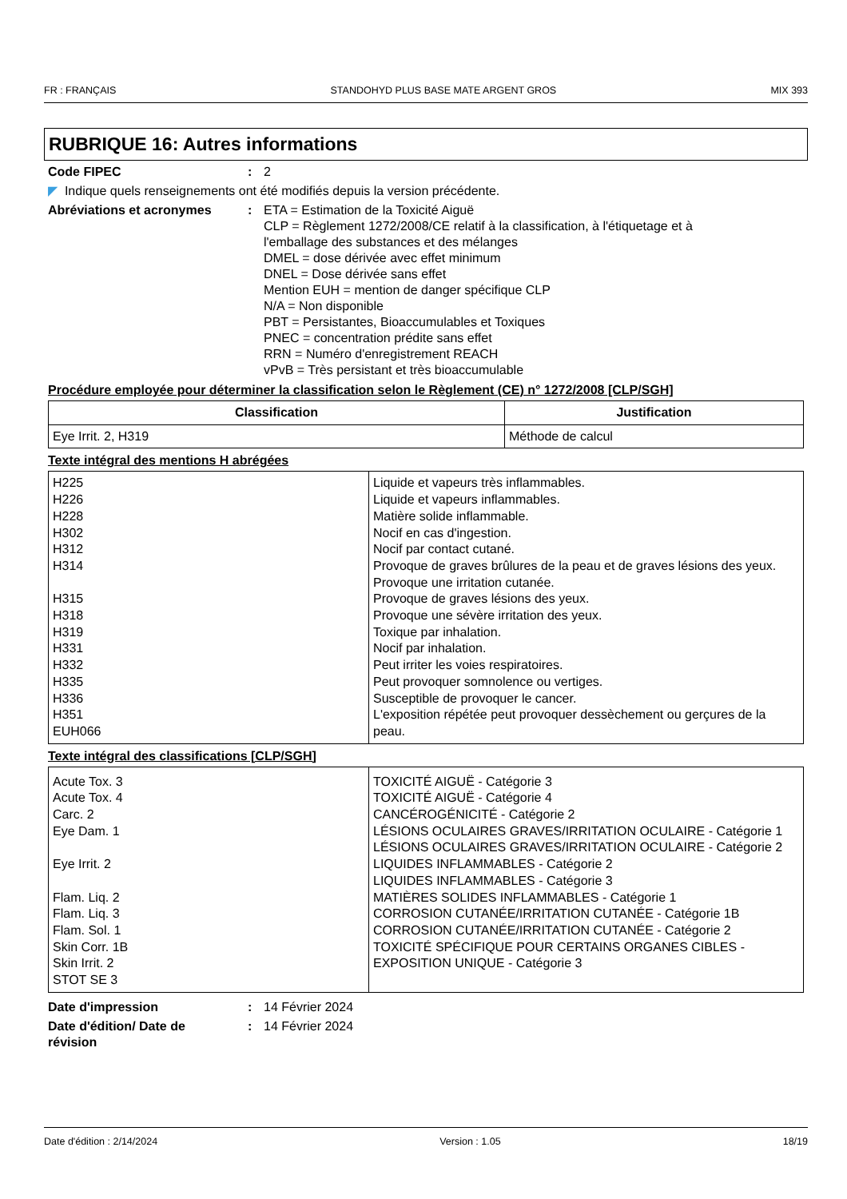FR : FRANÇAIS STANDOHYD PLUS BASE MATE ARGENT GROS MIX 393
RUBRIQUE 16: Autres informations
Code FIPEC : 2
◤ Indique quels renseignements ont été modifiés depuis la version précédente.
Abréviations et acronymes : ETA = Estimation de la Toxicité Aiguë
CLP = Règlement 1272/2008/CE relatif à la classification, à l'étiquetage et à l'emballage des substances et des mélanges
DMEL = dose dérivée avec effet minimum
DNEL = Dose dérivée sans effet
Mention EUH = mention de danger spécifique CLP
N/A = Non disponible
PBT = Persistantes, Bioaccumulables et Toxiques
PNEC = concentration prédite sans effet
RRN = Numéro d'enregistrement REACH
vPvB = Très persistant et très bioaccumulable
Procédure employée pour déterminer la classification selon le Règlement (CE) n° 1272/2008 [CLP/SGH]
| Classification | Justification |
| --- | --- |
| Eye Irrit. 2, H319 | Méthode de calcul |
Texte intégral des mentions H abrégées
| H225 H226 H228 H302 H312 H314 H315 H318 H319 H331 H332 H335 H336 H351 EUH066 | Liquide et vapeurs très inflammables. Liquide et vapeurs inflammables. Matière solide inflammable. Nocif en cas d'ingestion. Nocif par contact cutané. Provoque de graves brûlures de la peau et de graves lésions des yeux. Provoque une irritation cutanée. Provoque de graves lésions des yeux. Provoque une sévère irritation des yeux. Toxique par inhalation. Nocif par inhalation. Peut irriter les voies respiratoires. Peut provoquer somnolence ou vertiges. Susceptible de provoquer le cancer. L'exposition répétée peut provoquer dessèchement ou gerçures de la peau. |
Texte intégral des classifications [CLP/SGH]
| Acute Tox. 3 Acute Tox. 4 Carc. 2 Eye Dam. 1 Eye Irrit. 2 Flam. Liq. 2 Flam. Liq. 3 Flam. Sol. 1 Skin Corr. 1B Skin Irrit. 2 STOT SE 3 | TOXICITÉ AIGUË - Catégorie 3 TOXICITÉ AIGUË - Catégorie 4 CANCÉROGÉNICITÉ - Catégorie 2 LÉSIONS OCULAIRES GRAVES/IRRITATION OCULAIRE - Catégorie 1 LÉSIONS OCULAIRES GRAVES/IRRITATION OCULAIRE - Catégorie 2 LIQUIDES INFLAMMABLES - Catégorie 2 LIQUIDES INFLAMMABLES - Catégorie 3 MATIÈRES SOLIDES INFLAMMABLES - Catégorie 1 CORROSION CUTANÉE/IRRITATION CUTANÉE - Catégorie 1B CORROSION CUTANÉE/IRRITATION CUTANÉE - Catégorie 2 TOXICITÉ SPÉCIFIQUE POUR CERTAINS ORGANES CIBLES - EXPOSITION UNIQUE - Catégorie 3 |
Date d'impression : 14 Février 2024
Date d'édition/ Date de révision
: 14 Février 2024
Date d'édition : 2/14/2024 Version : 1.05 18/19